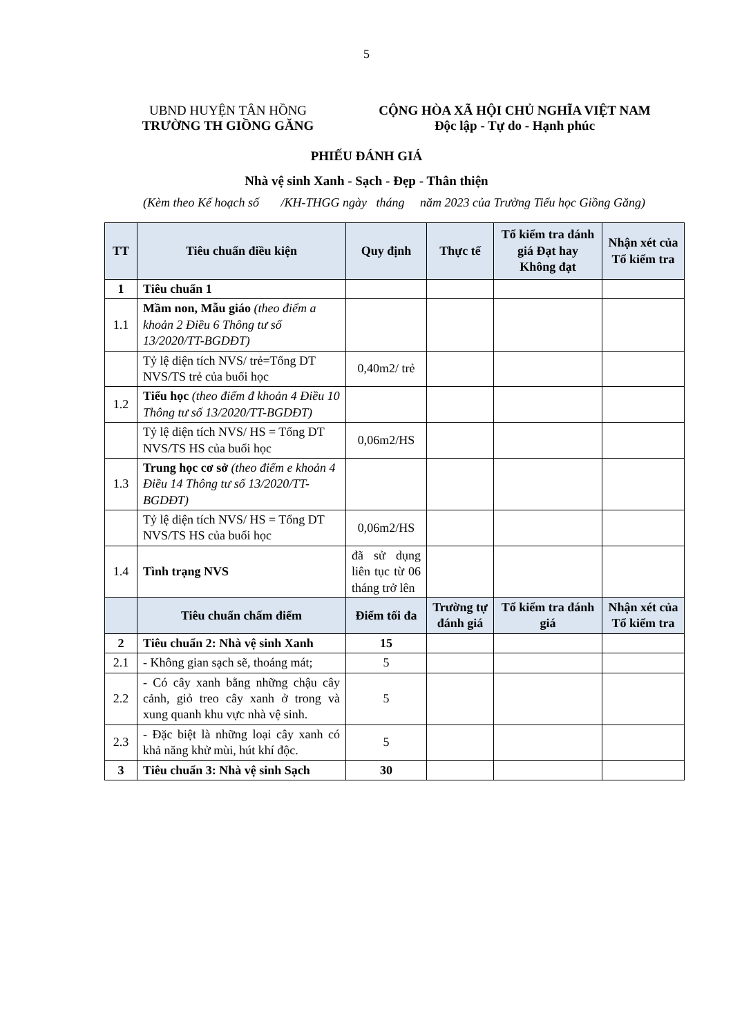5
UBND HUYỆN TÂN HỒNG
TRƯỜNG TH GIỒNG GĂNG
CỘNG HÒA XÃ HỘI CHỦ NGHĨA VIỆT NAM
Độc lập - Tự do - Hạnh phúc
PHIẾU ĐÁNH GIÁ
Nhà vệ sinh Xanh - Sạch - Đẹp - Thân thiện
(Kèm theo Kế hoạch số /KH-THGG ngày tháng năm 2023 của Trường Tiểu học Giồng Găng)
| TT | Tiêu chuẩn điều kiện | Quy định | Thực tế | Tổ kiểm tra đánh giá Đạt hay Không đạt | Nhận xét của Tổ kiểm tra |
| --- | --- | --- | --- | --- | --- |
| 1 | Tiêu chuẩn 1 | | | | |
| 1.1 | Mầm non, Mẫu giáo (theo điểm a khoản 2 Điều 6 Thông tư số 13/2020/TT-BGDĐT) | | | | |
| | Tỷ lệ diện tích NVS/ trẻ=Tổng DT NVS/TS trẻ của buổi học | 0,40m2/ trẻ | | | |
| 1.2 | Tiểu học (theo điểm đ khoản 4 Điều 10 Thông tư số 13/2020/TT-BGDĐT) | | | | |
| | Tỷ lệ diện tích NVS/ HS = Tổng DT NVS/TS HS của buổi học | 0,06m2/HS | | | |
| 1.3 | Trung học cơ sở (theo điểm e khoản 4 Điều 14 Thông tư số 13/2020/TT-BGDĐT) | | | | |
| | Tỷ lệ diện tích NVS/ HS = Tổng DT NVS/TS HS của buổi học | 0,06m2/HS | | | |
| 1.4 | Tình trạng NVS | đã sử dụng liên tục từ 06 tháng trở lên | | | |
| | Tiêu chuẩn chấm điểm | Điểm tối đa | Trường tự đánh giá | Tổ kiểm tra đánh giá | Nhận xét của Tổ kiểm tra |
| 2 | Tiêu chuẩn 2: Nhà vệ sinh Xanh | 15 | | | |
| 2.1 | - Không gian sạch sẽ, thoáng mát; | 5 | | | |
| 2.2 | - Có cây xanh bằng những chậu cây cảnh, giỏ treo cây xanh ở trong và xung quanh khu vực nhà vệ sinh. | 5 | | | |
| 2.3 | - Đặc biệt là những loại cây xanh có khả năng khử mùi, hút khí độc. | 5 | | | |
| 3 | Tiêu chuẩn 3: Nhà vệ sinh Sạch | 30 | | | |